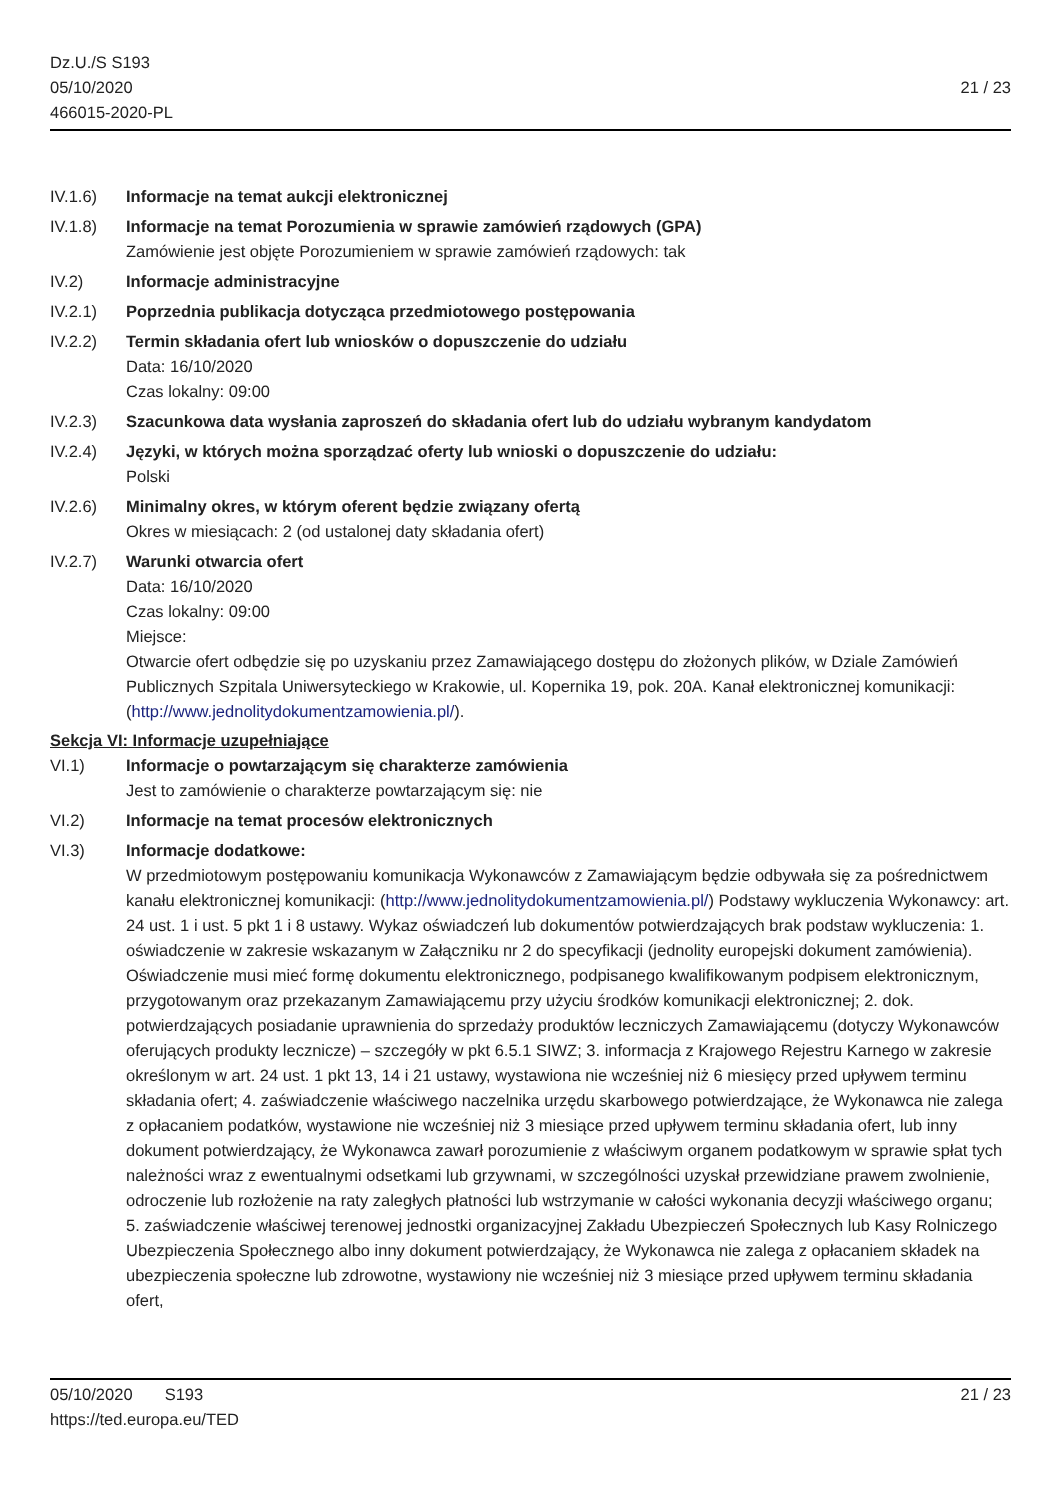Dz.U./S S193
05/10/2020
466015-2020-PL
21 / 23
IV.1.6) Informacje na temat aukcji elektronicznej
IV.1.8) Informacje na temat Porozumienia w sprawie zamówień rządowych (GPA)
Zamówienie jest objęte Porozumieniem w sprawie zamówień rządowych: tak
IV.2) Informacje administracyjne
IV.2.1) Poprzednia publikacja dotycząca przedmiotowego postępowania
IV.2.2) Termin składania ofert lub wniosków o dopuszczenie do udziału
Data: 16/10/2020
Czas lokalny: 09:00
IV.2.3) Szacunkowa data wysłania zaproszeń do składania ofert lub do udziału wybranym kandydatom
IV.2.4) Języki, w których można sporządzać oferty lub wnioski o dopuszczenie do udziału:
Polski
IV.2.6) Minimalny okres, w którym oferent będzie związany ofertą
Okres w miesiącach: 2 (od ustalonej daty składania ofert)
IV.2.7) Warunki otwarcia ofert
Data: 16/10/2020
Czas lokalny: 09:00
Miejsce:
Otwarcie ofert odbędzie się po uzyskaniu przez Zamawiającego dostępu do złożonych plików, w Dziale Zamówień Publicznych Szpitala Uniwersyteckiego w Krakowie, ul. Kopernika 19, pok. 20A. Kanał elektronicznej komunikacji: (http://www.jednolitydokumentzamowienia.pl/).
Sekcja VI: Informacje uzupełniające
VI.1) Informacje o powtarzającym się charakterze zamówienia
Jest to zamówienie o charakterze powtarzającym się: nie
VI.2) Informacje na temat procesów elektronicznych
VI.3) Informacje dodatkowe:
W przedmiotowym postępowaniu komunikacja Wykonawców z Zamawiającym będzie odbywała się za pośrednictwem kanału elektronicznej komunikacji: (http://www.jednolitydokumentzamowienia.pl/) Podstawy wykluczenia Wykonawcy: art. 24 ust. 1 i ust. 5 pkt 1 i 8 ustawy. Wykaz oświadczeń lub dokumentów potwierdzających brak podstaw wykluczenia: 1. oświadczenie w zakresie wskazanym w Załączniku nr 2 do specyfikacji (jednolity europejski dokument zamówienia). Oświadczenie musi mieć formę dokumentu elektronicznego, podpisanego kwalifikowanym podpisem elektronicznym, przygotowanym oraz przekazanym Zamawiającemu przy użyciu środków komunikacji elektronicznej; 2. dok. potwierdzających posiadanie uprawnienia do sprzedaży produktów leczniczych Zamawiającemu (dotyczy Wykonawców oferujących produkty lecznicze) – szczegóły w pkt 6.5.1 SIWZ; 3. informacja z Krajowego Rejestru Karnego w zakresie określonym w art. 24 ust. 1 pkt 13, 14 i 21 ustawy, wystawiona nie wcześniej niż 6 miesięcy przed upływem terminu składania ofert; 4. zaświadczenie właściwego naczelnika urzędu skarbowego potwierdzające, że Wykonawca nie zalega z opłacaniem podatków, wystawione nie wcześniej niż 3 miesiące przed upływem terminu składania ofert, lub inny dokument potwierdzający, że Wykonawca zawarł porozumienie z właściwym organem podatkowym w sprawie spłat tych należności wraz z ewentualnymi odsetkami lub grzywnami, w szczególności uzyskał przewidziane prawem zwolnienie, odroczenie lub rozłożenie na raty zaległych płatności lub wstrzymanie w całości wykonania decyzji właściwego organu; 5. zaświadczenie właściwej terenowej jednostki organizacyjnej Zakładu Ubezpieczeń Społecznych lub Kasy Rolniczego Ubezpieczenia Społecznego albo inny dokument potwierdzający, że Wykonawca nie zalega z opłacaniem składek na ubezpieczenia społeczne lub zdrowotne, wystawiony nie wcześniej niż 3 miesiące przed upływem terminu składania ofert,
05/10/2020 S193 21 / 23
https://ted.europa.eu/TED